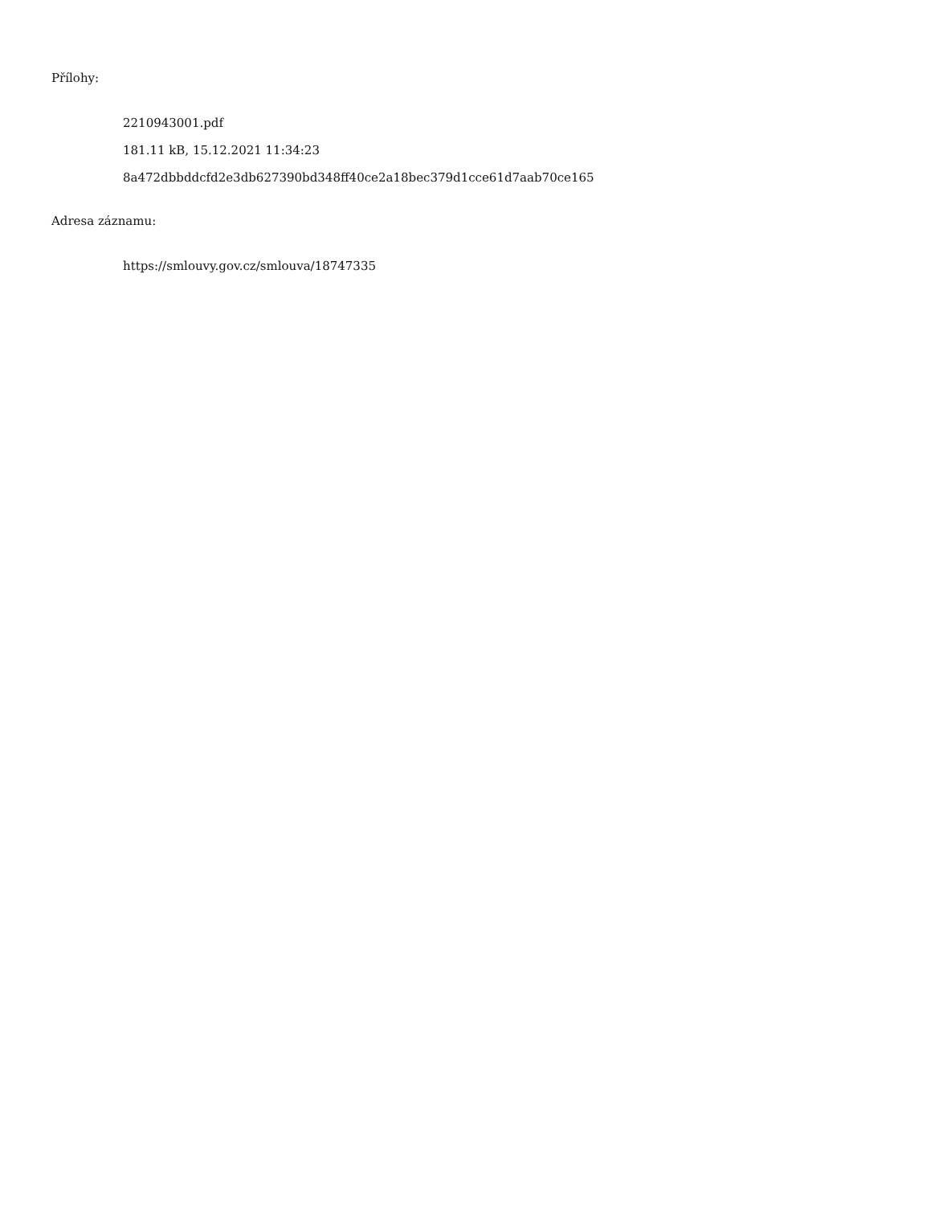Přílohy:
2210943001.pdf
181.11 kB, 15.12.2021 11:34:23
8a472dbbddcfd2e3db627390bd348ff40ce2a18bec379d1cce61d7aab70ce165
Adresa záznamu:
https://smlouvy.gov.cz/smlouva/18747335